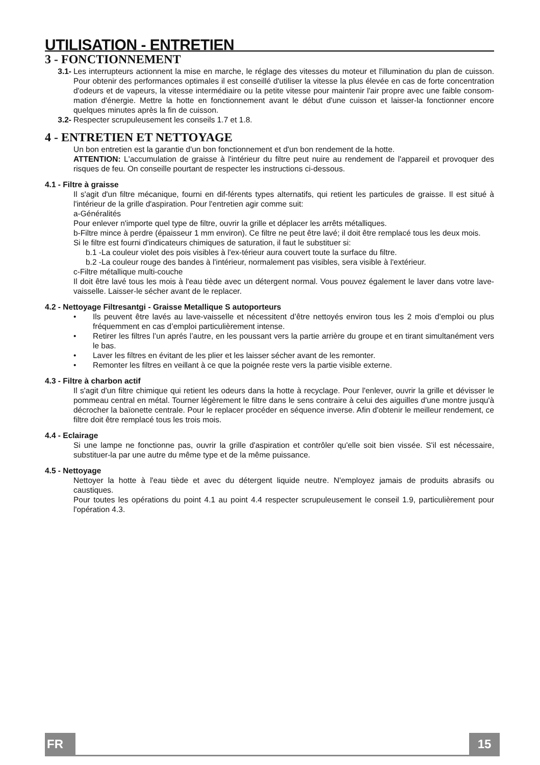UTILISATION - ENTRETIEN
3 - FONCTIONNEMENT
3.1- Les interrupteurs actionnent la mise en marche, le réglage des vitesses du moteur et l'illumination du plan de cuisson. Pour obtenir des performances optimales il est conseillé d'utiliser la vitesse la plus élevée en cas de forte concentration d'odeurs et de vapeurs, la vitesse intermédiaire ou la petite vitesse pour maintenir l'air propre avec une faible consom-mation d'énergie. Mettre la hotte en fonctionnement avant le début d'une cuisson et laisser-la fonctionner encore quelques minutes après la fin de cuisson.
3.2- Respecter scrupuleusement les conseils 1.7 et 1.8.
4 - ENTRETIEN ET NETTOYAGE
Un bon entretien est la garantie d'un bon fonctionnement et d'un bon rendement de la hotte.
ATTENTION: L'accumulation de graisse à l'intérieur du filtre peut nuire au rendement de l'appareil et provoquer des risques de feu. On conseille pourtant de respecter les instructions ci-dessous.
4.1 - Filtre à graisse
Il s'agit d'un filtre mécanique, fourni en dif-férents types alternatifs, qui retient les particules de graisse. Il est situé à l'intérieur de la grille d'aspiration. Pour l'entretien agir comme suit:
a-Généralités
Pour enlever n'importe quel type de filtre, ouvrir la grille et déplacer les arrêts métalliques.
b-Filtre mince à perdre (épaisseur 1 mm environ). Ce filtre ne peut être lavé; il doit être remplacé tous les deux mois.
Si le filtre est fourni d'indicateurs chimiques de saturation, il faut le substituer si:
b.1 -La couleur violet des pois visibles à l'ex-térieur aura couvert toute la surface du filtre.
b.2 -La couleur rouge des bandes à l'intérieur, normalement pas visibles, sera visible à l'extérieur.
c-Filtre métallique multi-couche
Il doit être lavé tous les mois à l'eau tiède avec un détergent normal. Vous pouvez également le laver dans votre lave-vaisselle. Laisser-le sécher avant de le replacer.
4.2 - Nettoyage Filtresantgi - Graisse Metallique S autoporteurs
• Ils peuvent être lavés au lave-vaisselle et nécessitent d’être nettoyés environ tous les 2 mois d’emploi ou plus fréquemment en cas d’emploi particulièrement intense.
• Retirer les filtres l’un aprés l’autre, en les poussant vers la partie arrière du groupe et en tirant simultanément vers le bas.
• Laver les filtres en évitant de les plier et les laisser sécher avant de les remonter.
• Remonter les filtres en veillant à ce que la poignée reste vers la partie visible externe.
4.3 - Filtre à charbon actif
Il s'agit d'un filtre chimique qui retient les odeurs dans la hotte à recyclage. Pour l'enlever, ouvrir la grille et dévisser le pommeau central en métal. Tourner légèrement le filtre dans le sens contraire à celui des aiguilles d'une montre jusqu'à décrocher la baïonette centrale. Pour le replacer procéder en séquence inverse. Afin d'obtenir le meilleur rendement, ce filtre doit être remplacé tous les trois mois.
4.4 - Eclairage
Si une lampe ne fonctionne pas, ouvrir la grille d'aspiration et contrôler qu'elle soit bien vissée. S'il est nécessaire, substituer-la par une autre du même type et de la même puissance.
4.5 - Nettoyage
Nettoyer la hotte à l'eau tiède et avec du détergent liquide neutre. N'employez jamais de produits abrasifs ou caustiques.
Pour toutes les opérations du point 4.1 au point 4.4 respecter scrupuleusement le conseil 1.9, particulièrement pour l'opération 4.3.
FR 15